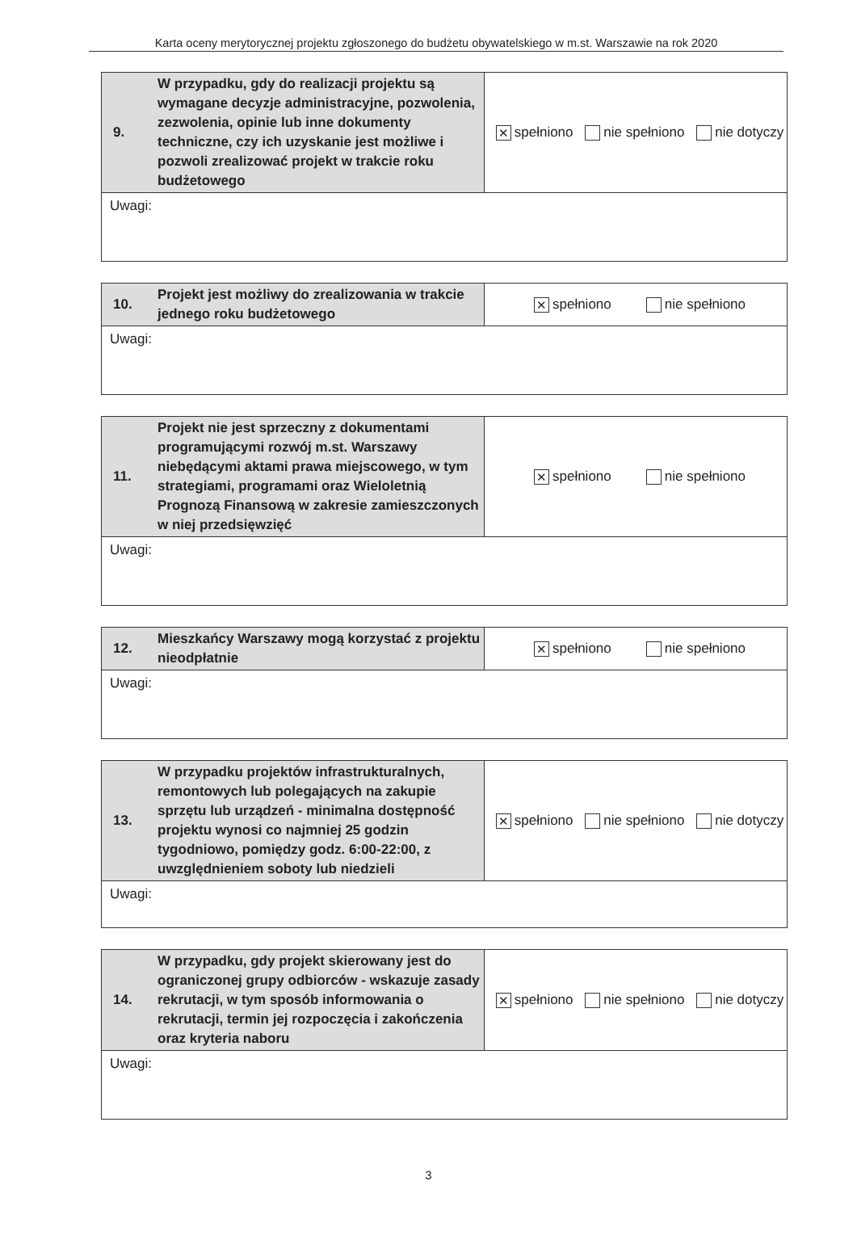Karta oceny merytorycznej projektu zgłoszonego do budżetu obywatelskiego w m.st. Warszawie na rok 2020
| 9. | W przypadku, gdy do realizacji projektu są wymagane decyzje administracyjne, pozwolenia, zezwolenia, opinie lub inne dokumenty techniczne, czy ich uzyskanie jest możliwe i pozwoli zrealizować projekt w trakcie roku budżetowego | ✕ spełniono nie spełniono nie dotyczy |
| Uwagi: | | |
| 10. | Projekt jest możliwy do zrealizowania w trakcie jednego roku budżetowego | ✕ spełniono nie spełniono |
| Uwagi: | | |
| 11. | Projekt nie jest sprzeczny z dokumentami programującymi rozwój m.st. Warszawy niebędącymi aktami prawa miejscowego, w tym strategiami, programami oraz Wieloletnią Prognozą Finansową w zakresie zamieszczonych w niej przedsięwzięć | ✕ spełniono nie spełniono |
| Uwagi: | | |
| 12. | Mieszkańcy Warszawy mogą korzystać z projektu nieodpłatnie | ✕ spełniono nie spełniono |
| Uwagi: | | |
| 13. | W przypadku projektów infrastrukturalnych, remontowych lub polegających na zakupie sprzętu lub urządzeń - minimalna dostępność projektu wynosi co najmniej 25 godzin tygodniowo, pomiędzy godz. 6:00-22:00, z uwzględnieniem soboty lub niedzieli | ✕ spełniono nie spełniono nie dotyczy |
| Uwagi: | | |
| 14. | W przypadku, gdy projekt skierowany jest do ograniczonej grupy odbiorców - wskazuje zasady rekrutacji, w tym sposób informowania o rekrutacji, termin jej rozpoczęcia i zakończenia oraz kryteria naboru | ✕ spełniono nie spełniono nie dotyczy |
| Uwagi: | | |
3